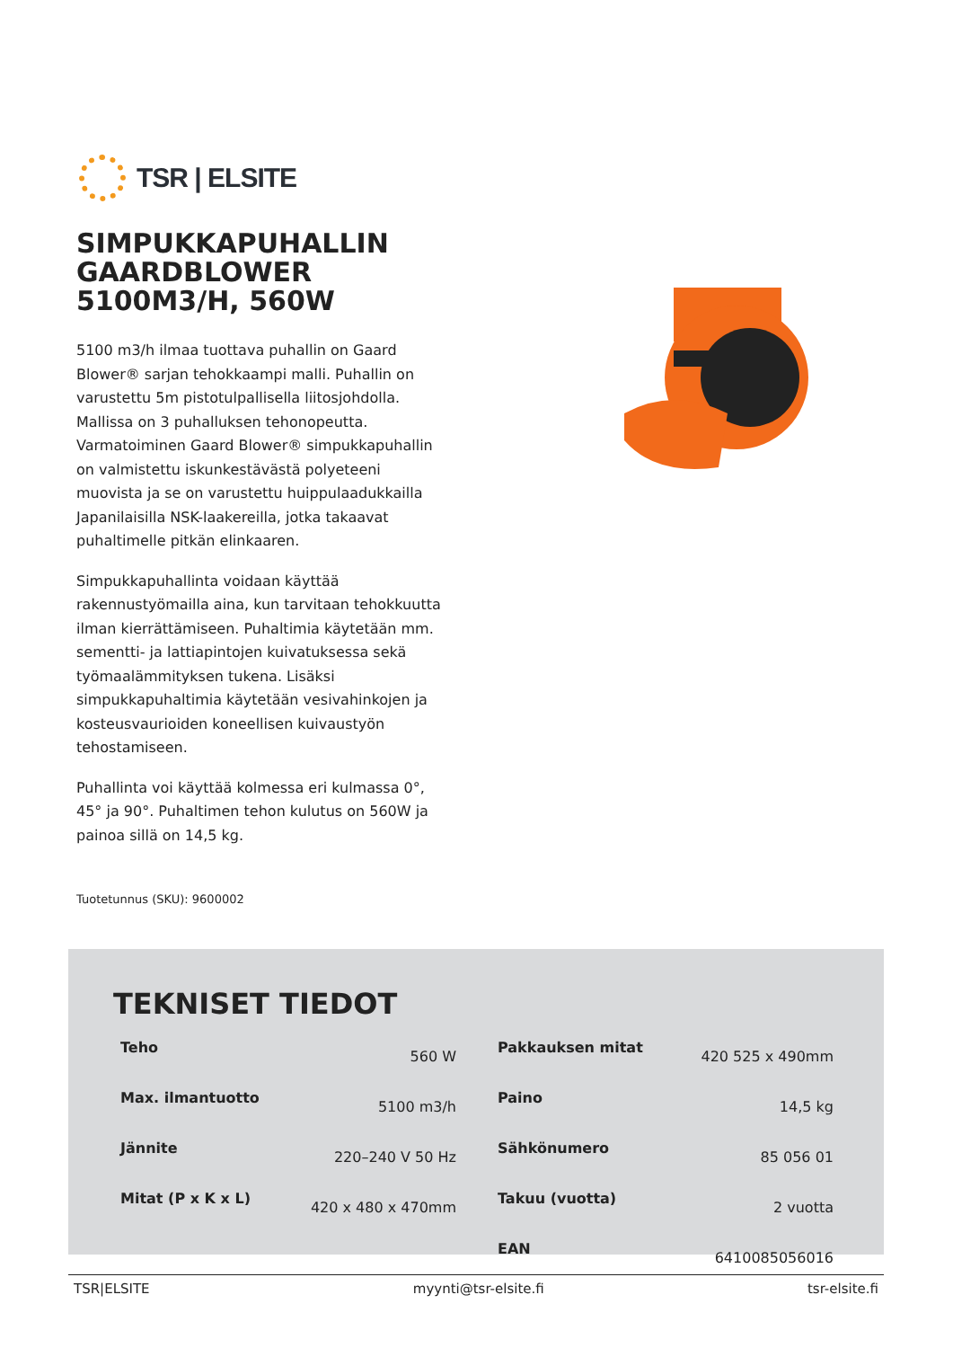TSR | ELSITE
SIMPUKKAPUHALLIN GAARDBLOWER 5100M3/H, 560W
5100 m3/h ilmaa tuottava puhallin on Gaard Blower® sarjan tehokkaampi malli. Puhallin on varustettu 5m pistotulpallisella liitosjohdolla. Mallissa on 3 puhalluksen tehonopeutta. Varmatoiminen Gaard Blower® simpukkapuhallin on valmistettu iskunkestävästä polyeteeni muovista ja se on varustettu huippulaadukkailla Japanilaisilla NSK-laakereilla, jotka takaavat puhaltimelle pitkän elinkaaren.
Simpukkapuhallinta voidaan käyttää rakennustyömailla aina, kun tarvitaan tehokkuutta ilman kierrättämiseen. Puhaltimia käytetään mm. sementti- ja lattiapintojen kuivatuksessa sekä työmaalämmityksen tukena. Lisäksi
simpukkapuhaltimia käytetään vesivahinkojen ja kosteusvaurioiden koneellisen kuivaustyön tehostamiseen.
Puhallinta voi käyttää kolmessa eri kulmassa 0°, 45° ja 90°. Puhaltimen tehon kulutus on 560W ja painoa sillä on 14,5 kg.
Tuotetunnus (SKU): 9600002
TEKNISET TIEDOT
| Teho | 560 W |
| Max. ilmantuotto | 5100 m3/h |
| Jännite | 220–240 V 50 Hz |
| Mitat (P x K x L) | 420 x 480 x 470mm |
| Pakkauksen mitat | 420 525 x 490mm |
| Paino | 14,5 kg |
| Sähkönumero | 85 056 01 |
| Takuu (vuotta) | 2 vuotta |
| EAN | 6410085056016 |
TSR|ELSITE myynti@tsr-elsite.fi tsr-elsite.fi